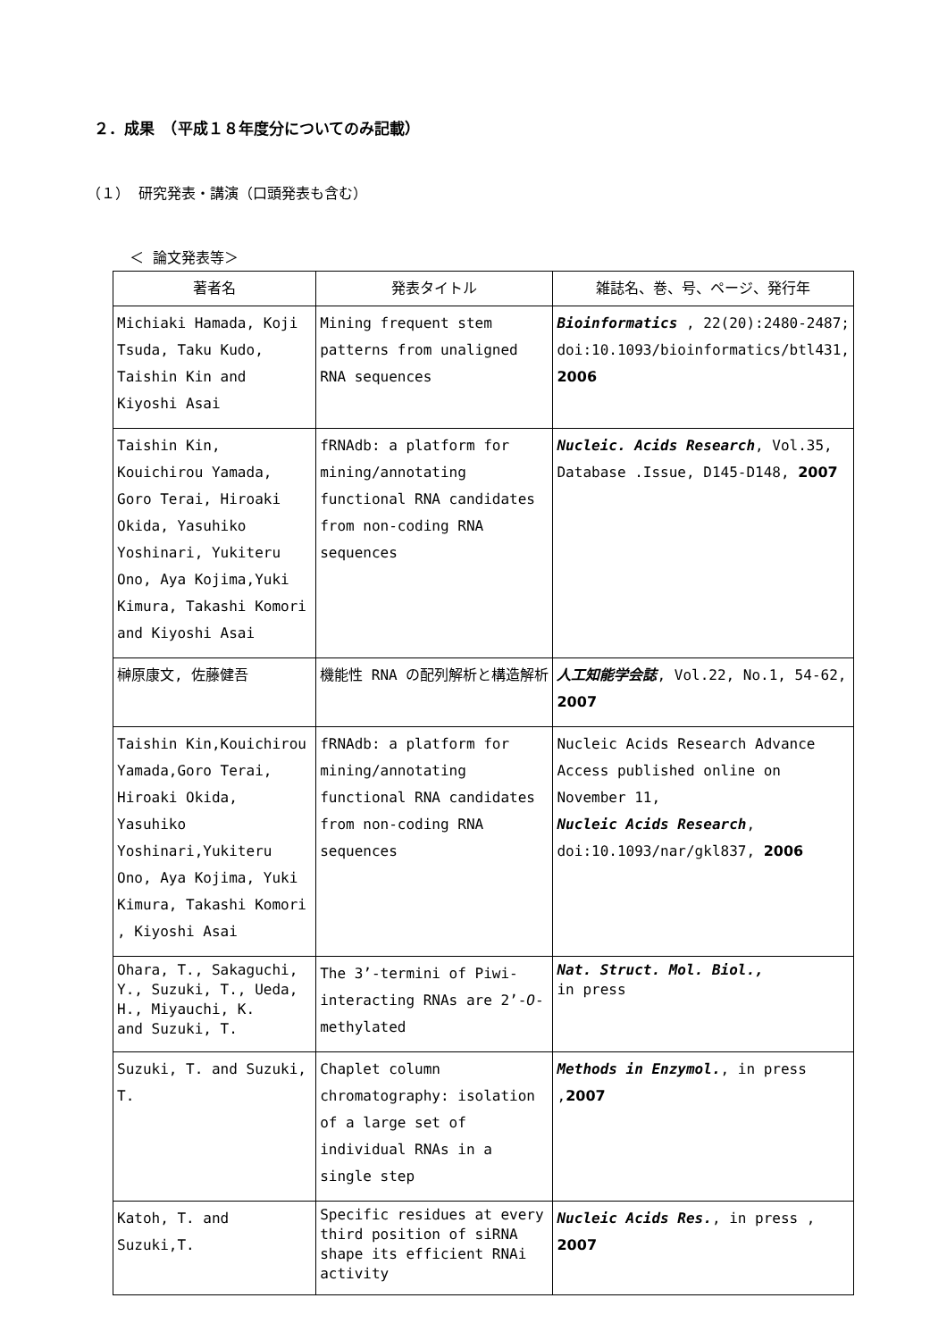２．成果　（平成１８年度分についてのみ記載）
（１） 研究発表・講演（口頭発表も含む）
＜ 論文発表等＞
| 著者名 | 発表タイトル | 雑誌名、巻、号、ページ、発行年 |
| --- | --- | --- |
| Michiaki Hamada, Koji Tsuda, Taku Kudo, Taishin Kin and Kiyoshi Asai | Mining frequent stem patterns from unaligned RNA sequences | Bioinformatics , 22(20):2480-2487; doi:10.1093/bioinformatics/btl431, 2006 |
| Taishin Kin, Kouichirou Yamada, Goro Terai, Hiroaki Okida, Yasuhiko Yoshinari, Yukiteru Ono, Aya Kojima,Yuki Kimura, Takashi Komori and Kiyoshi Asai | fRNAdb: a platform for mining/annotating functional RNA candidates from non-coding RNA sequences | Nucleic. Acids Research , Vol.35, Database .Issue, D145-D148, 2007 |
| 榊原康文, 佐藤健吾 | 機能性 RNA の配列解析と構造解析 | 人工知能学会誌 , Vol.22, No.1, 54-62, 2007 |
| Taishin Kin,Kouichirou Yamada,Goro Terai, Hiroaki Okida, Yasuhiko Yoshinari,Yukiteru Ono, Aya Kojima, Yuki Kimura, Takashi Komori , Kiyoshi Asai | fRNAdb: a platform for mining/annotating functional RNA candidates from non-coding RNA sequences | Nucleic Acids Research Advance Access published online on November 11, Nucleic Acids Research , doi:10.1093/nar/gkl837, 2006 |
| Ohara, T., Sakaguchi, Y., Suzuki, T., Ueda, H., Miyauchi, K. and Suzuki, T. | The 3’-termini of Piwi-interacting RNAs are 2’- O -methylated | Nat. Struct. Mol. Biol., in press |
| Suzuki, T. and Suzuki, T. | Chaplet column chromatography: isolation of a large set of individual RNAs in a single step | Methods in Enzymol. , in press , 2007 |
| Katoh, T. and Suzuki,T. | Specific residues at every third position of siRNA shape its efficient RNAi activity | Nucleic Acids Res. , in press , 2007 |